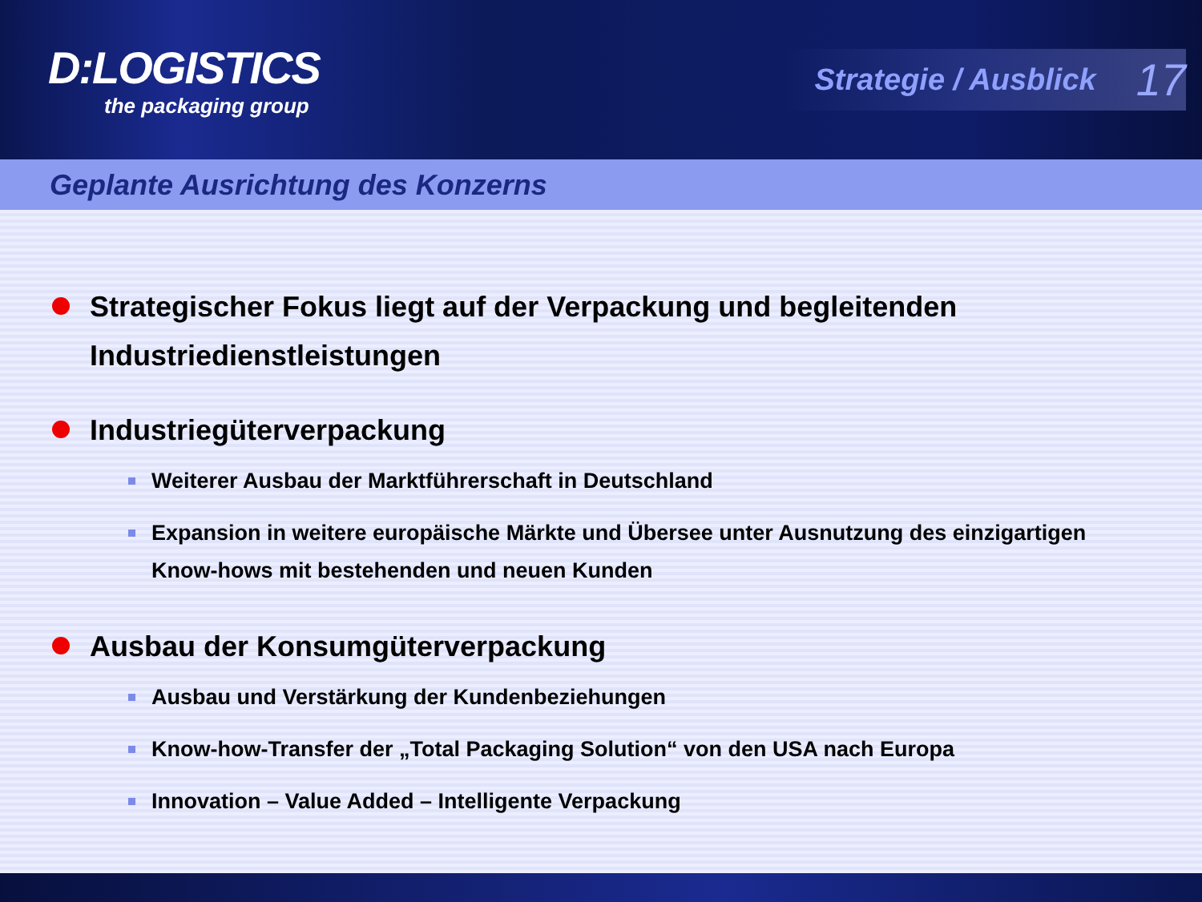D:LOGISTICS
the packaging group
Strategie / Ausblick 17
Geplante Ausrichtung des Konzerns
Strategischer Fokus liegt auf der Verpackung und begleitenden Industriedienstleistungen
Industriegüterverpackung
Weiterer Ausbau der Marktführerschaft in Deutschland
Expansion in weitere europäische Märkte und Übersee unter Ausnutzung des einzigartigen Know-hows mit bestehenden und neuen Kunden
Ausbau der Konsumgüterverpackung
Ausbau und Verstärkung der Kundenbeziehungen
Know-how-Transfer der „Total Packaging Solution“ von den USA nach Europa
Innovation – Value Added – Intelligente Verpackung